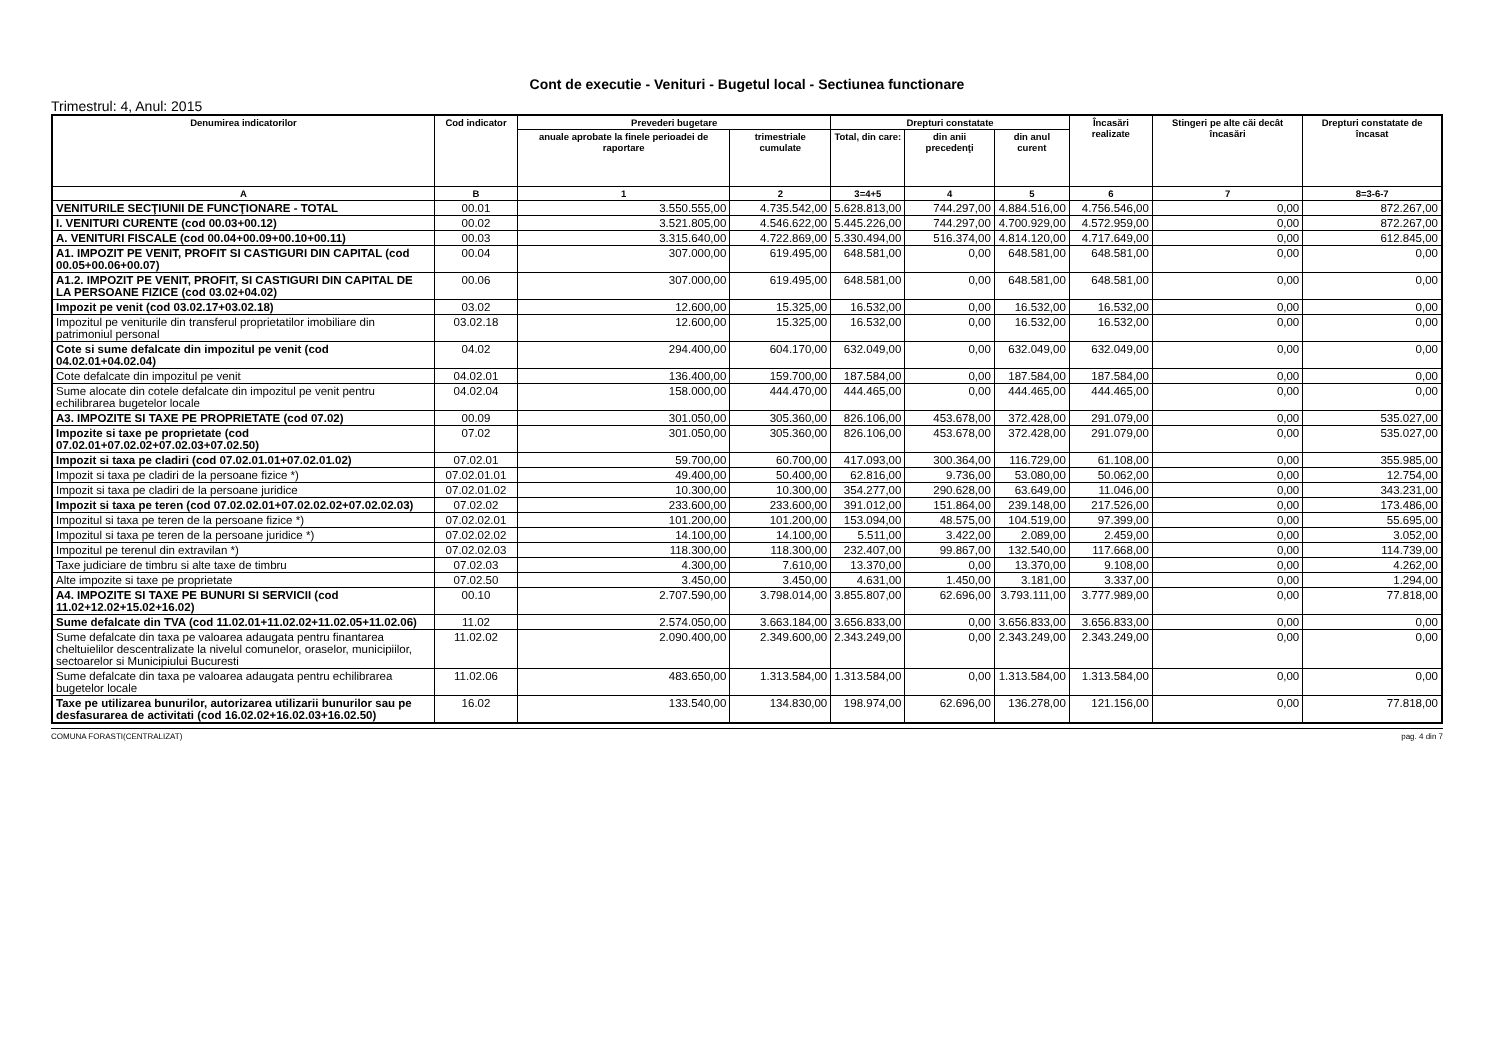Cont de executie - Venituri - Bugetul local - Sectiunea functionare
Trimestrul: 4, Anul: 2015
| Denumirea indicatorilor | Cod indicator | Prevederi bugetare | | Drepturi constatate | | | Încasări realizate | Stingeri pe alte căi decât încasări | Drepturi constatate de încasat |
| --- | --- | --- | --- | --- | --- | --- | --- | --- | --- |
| | | anuale aprobate la finele perioadei de raportare | trimestriale cumulate | Total, din care: | din anii precedenţi | din anul curent | | | |
| A | B | 1 | 2 | 3=4+5 | 4 | 5 | 6 | 7 | 8=3-6-7 |
| VENITURILE SECŢIUNII DE FUNCŢIONARE - TOTAL | 00.01 | 3.550.555,00 | 4.735.542,00 | 5.628.813,00 | 744.297,00 | 4.884.516,00 | 4.756.546,00 | 0,00 | 872.267,00 |
| I. VENITURI CURENTE (cod 00.03+00.12) | 00.02 | 3.521.805,00 | 4.546.622,00 | 5.445.226,00 | 744.297,00 | 4.700.929,00 | 4.572.959,00 | 0,00 | 872.267,00 |
| A. VENITURI FISCALE (cod 00.04+00.09+00.10+00.11) | 00.03 | 3.315.640,00 | 4.722.869,00 | 5.330.494,00 | 516.374,00 | 4.814.120,00 | 4.717.649,00 | 0,00 | 612.845,00 |
| A1. IMPOZIT PE VENIT, PROFIT SI CASTIGURI DIN CAPITAL (cod 00.05+00.06+00.07) | 00.04 | 307.000,00 | 619.495,00 | 648.581,00 | 0,00 | 648.581,00 | 648.581,00 | 0,00 | 0,00 |
| A1.2. IMPOZIT PE VENIT, PROFIT, SI CASTIGURI DIN CAPITAL DE LA PERSOANE FIZICE (cod 03.02+04.02) | 00.06 | 307.000,00 | 619.495,00 | 648.581,00 | 0,00 | 648.581,00 | 648.581,00 | 0,00 | 0,00 |
| Impozit pe venit (cod 03.02.17+03.02.18) | 03.02 | 12.600,00 | 15.325,00 | 16.532,00 | 0,00 | 16.532,00 | 16.532,00 | 0,00 | 0,00 |
| Impozitul pe veniturile din transferul proprietatilor imobiliare din patrimoniul personal | 03.02.18 | 12.600,00 | 15.325,00 | 16.532,00 | 0,00 | 16.532,00 | 16.532,00 | 0,00 | 0,00 |
| Cote si sume defalcate din impozitul pe venit (cod 04.02.01+04.02.04) | 04.02 | 294.400,00 | 604.170,00 | 632.049,00 | 0,00 | 632.049,00 | 632.049,00 | 0,00 | 0,00 |
| Cote defalcate din impozitul pe venit | 04.02.01 | 136.400,00 | 159.700,00 | 187.584,00 | 0,00 | 187.584,00 | 187.584,00 | 0,00 | 0,00 |
| Sume alocate din cotele defalcate din impozitul pe venit pentru echilibrarea bugetelor locale | 04.02.04 | 158.000,00 | 444.470,00 | 444.465,00 | 0,00 | 444.465,00 | 444.465,00 | 0,00 | 0,00 |
| A3. IMPOZITE SI TAXE PE PROPRIETATE (cod 07.02) | 00.09 | 301.050,00 | 305.360,00 | 826.106,00 | 453.678,00 | 372.428,00 | 291.079,00 | 0,00 | 535.027,00 |
| Impozite si taxe pe proprietate (cod 07.02.01+07.02.02+07.02.03+07.02.50) | 07.02 | 301.050,00 | 305.360,00 | 826.106,00 | 453.678,00 | 372.428,00 | 291.079,00 | 0,00 | 535.027,00 |
| Impozit si taxa pe cladiri (cod 07.02.01.01+07.02.01.02) | 07.02.01 | 59.700,00 | 60.700,00 | 417.093,00 | 300.364,00 | 116.729,00 | 61.108,00 | 0,00 | 355.985,00 |
| Impozit si taxa pe cladiri de la persoane fizice *) | 07.02.01.01 | 49.400,00 | 50.400,00 | 62.816,00 | 9.736,00 | 53.080,00 | 50.062,00 | 0,00 | 12.754,00 |
| Impozit si taxa pe cladiri de la persoane juridice | 07.02.01.02 | 10.300,00 | 10.300,00 | 354.277,00 | 290.628,00 | 63.649,00 | 11.046,00 | 0,00 | 343.231,00 |
| Impozit si taxa pe teren (cod 07.02.02.01+07.02.02.02+07.02.02.03) | 07.02.02 | 233.600,00 | 233.600,00 | 391.012,00 | 151.864,00 | 239.148,00 | 217.526,00 | 0,00 | 173.486,00 |
| Impozitul si taxa pe teren de la persoane fizice *) | 07.02.02.01 | 101.200,00 | 101.200,00 | 153.094,00 | 48.575,00 | 104.519,00 | 97.399,00 | 0,00 | 55.695,00 |
| Impozitul si taxa pe teren de la persoane juridice *) | 07.02.02.02 | 14.100,00 | 14.100,00 | 5.511,00 | 3.422,00 | 2.089,00 | 2.459,00 | 0,00 | 3.052,00 |
| Impozitul pe terenul din extravilan *) | 07.02.02.03 | 118.300,00 | 118.300,00 | 232.407,00 | 99.867,00 | 132.540,00 | 117.668,00 | 0,00 | 114.739,00 |
| Taxe judiciare de timbru si alte taxe de timbru | 07.02.03 | 4.300,00 | 7.610,00 | 13.370,00 | 0,00 | 13.370,00 | 9.108,00 | 0,00 | 4.262,00 |
| Alte impozite si taxe pe proprietate | 07.02.50 | 3.450,00 | 3.450,00 | 4.631,00 | 1.450,00 | 3.181,00 | 3.337,00 | 0,00 | 1.294,00 |
| A4. IMPOZITE SI TAXE PE BUNURI SI SERVICII (cod 11.02+12.02+15.02+16.02) | 00.10 | 2.707.590,00 | 3.798.014,00 | 3.855.807,00 | 62.696,00 | 3.793.111,00 | 3.777.989,00 | 0,00 | 77.818,00 |
| Sume defalcate din TVA (cod 11.02.01+11.02.02+11.02.05+11.02.06) | 11.02 | 2.574.050,00 | 3.663.184,00 | 3.656.833,00 | 0,00 | 3.656.833,00 | 3.656.833,00 | 0,00 | 0,00 |
| Sume defalcate din taxa pe valoarea adaugata pentru finantarea cheltuielilor descentralizate la nivelul comunelor, oraselor, municipiilor, sectoarelor si Municipiului Bucuresti | 11.02.02 | 2.090.400,00 | 2.349.600,00 | 2.343.249,00 | 0,00 | 2.343.249,00 | 2.343.249,00 | 0,00 | 0,00 |
| Sume defalcate din taxa pe valoarea adaugata pentru echilibrarea bugetelor locale | 11.02.06 | 483.650,00 | 1.313.584,00 | 1.313.584,00 | 0,00 | 1.313.584,00 | 1.313.584,00 | 0,00 | 0,00 |
| Taxe pe utilizarea bunurilor, autorizarea utilizarii bunurilor sau pe desfasurarea de activitati (cod 16.02.02+16.02.03+16.02.50) | 16.02 | 133.540,00 | 134.830,00 | 198.974,00 | 62.696,00 | 136.278,00 | 121.156,00 | 0,00 | 77.818,00 |
COMUNA FORASTI(CENTRALIZAT) pag. 4 din 7